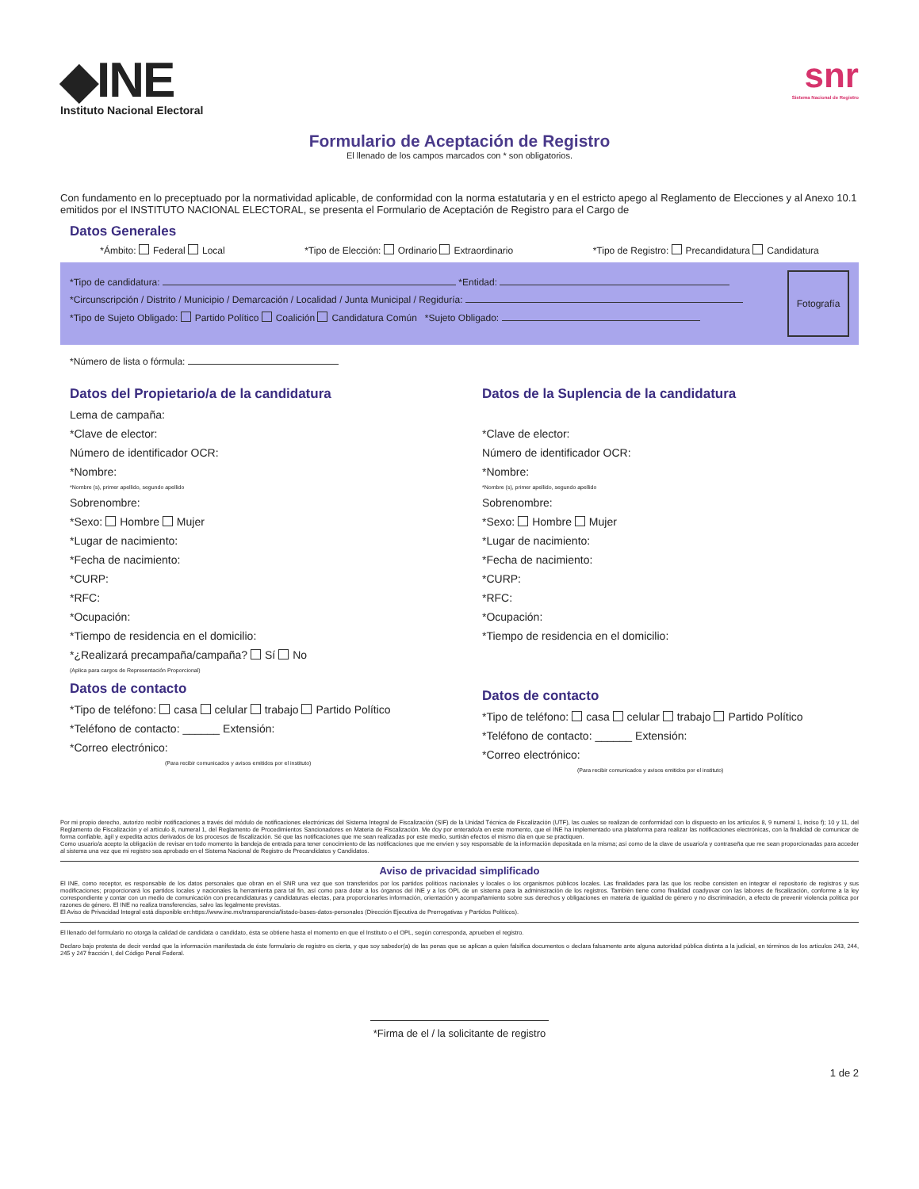◆INE
Instituto Nacional Electoral
snr
Sistema Nacional de Registro
Formulario de Aceptación de Registro
El llenado de los campos marcados con * son obligatorios.
Con fundamento en lo preceptuado por la normatividad aplicable, de conformidad con la norma estatutaria y en el estricto apego al Reglamento de Elecciones y al Anexo 10.1 emitidos por el INSTITUTO NACIONAL ELECTORAL, se presenta el Formulario de Aceptación de Registro para el Cargo de
Datos Generales
*Ámbito: Federal Local *Tipo de Elección: Ordinario Extraordinario
*Tipo de Registro: Precandidatura Candidatura
*Tipo de candidatura: *Entidad:
*Circunscripción / Distrito / Municipio / Demarcación / Localidad / Junta Municipal / Regiduría:
*Tipo de Sujeto Obligado: Partido Político Coalición Candidatura Común *Sujeto Obligado:
Fotografía
*Número de lista o fórmula:
Datos del Propietario/a de la candidatura
Lema de campaña:
*Clave de elector:
Número de identificador OCR:
*Nombre:
*Nombre (s), primer apellido, segundo apellido
Sobrenombre:
*Sexo: Hombre Mujer
*Lugar de nacimiento:
*Fecha de nacimiento:
*CURP:
*RFC:
*Ocupación:
*Tiempo de residencia en el domicilio:
*¿Realizará precampaña/campaña? Sí No
(Aplica para cargos de Representación Proporcional)
Datos de contacto
*Tipo de teléfono: casa celular trabajo Partido Político
*Teléfono de contacto: ______ Extensión:
*Correo electrónico:
(Para recibir comunicados y avisos emitidos por el instituto)
Datos de la Suplencia de la candidatura
*Clave de elector:
Número de identificador OCR:
*Nombre:
*Nombre (s), primer apellido, segundo apellido
Sobrenombre:
*Sexo: Hombre Mujer
*Lugar de nacimiento:
*Fecha de nacimiento:
*CURP:
*RFC:
*Ocupación:
*Tiempo de residencia en el domicilio:
Datos de contacto
*Tipo de teléfono: casa celular trabajo Partido Político
*Teléfono de contacto: ______ Extensión:
*Correo electrónico:
(Para recibir comunicados y avisos emitidos por el instituto)
Por mi propio derecho, autorizo recibir notificaciones a través del módulo de notificaciones electrónicas del Sistema Integral de Fiscalización (SIF) de la Unidad Técnica de Fiscalización (UTF), las cuales se realizan de conformidad con lo dispuesto en los artículos 8, 9 numeral 1, inciso f); 10 y 11, del Reglamento de Fiscalización y el artículo 8, numeral 1, del Reglamento de Procedimientos Sancionadores en Materia de Fiscalización. Me doy por enterado/a en este momento, que el INE ha implementado una plataforma para realizar las notificaciones electrónicas, con la finalidad de comunicar de forma confiable, ágil y expedita actos derivados de los procesos de fiscalización. Sé que las notificaciones que me sean realizadas por este medio, surtirán efectos el mismo día en que se practiquen.
Como usuario/a acepto la obligación de revisar en todo momento la bandeja de entrada para tener conocimiento de las notificaciones que me envíen y soy responsable de la información depositada en la misma; así como de la clave de usuario/a y contraseña que me sean proporcionadas para acceder al sistema una vez que mi registro sea aprobado en el Sistema Nacional de Registro de Precandidatos y Candidatos.
Aviso de privacidad simplificado
El INE, como receptor, es responsable de los datos personales que obran en el SNR una vez que son transferidos por los partidos políticos nacionales y locales o los organismos públicos locales. Las finalidades para las que los recibe consisten en integrar el repositorio de registros y sus modificaciones; proporcionará los partidos locales y nacionales la herramienta para tal fin, así como para dotar a los órganos del INE y a los OPL de un sistema para la administración de los registros. También tiene como finalidad coadyuvar con las labores de fiscalización, conforme a la ley correspondiente y contar con un medio de comunicación con precandidaturas y candidaturas electas, para proporcionarles información, orientación y acompañamiento sobre sus derechos y obligaciones en materia de igualdad de género y no discriminación, a efecto de prevenir violencia política por razones de género. El INE no realiza transferencias, salvo las legalmente previstas.
El Aviso de Privacidad Integral está disponible en:https://www.ine.mx/transparencia/listado-bases-datos-personales (Dirección Ejecutiva de Prerrogativas y Partidos Políticos).
El llenado del formulario no otorga la calidad de candidata o candidato, ésta se obtiene hasta el momento en que el Instituto o el OPL, según corresponda, aprueben el registro.
Declaro bajo protesta de decir verdad que la información manifestada de éste formulario de registro es cierta, y que soy sabedor(a) de las penas que se aplican a quien falsifica documentos o declara falsamente ante alguna autoridad pública distinta a la judicial, en términos de los artículos 243, 244, 245 y 247 fracción I, del Código Penal Federal.
*Firma de el / la solicitante de registro
1 de 2